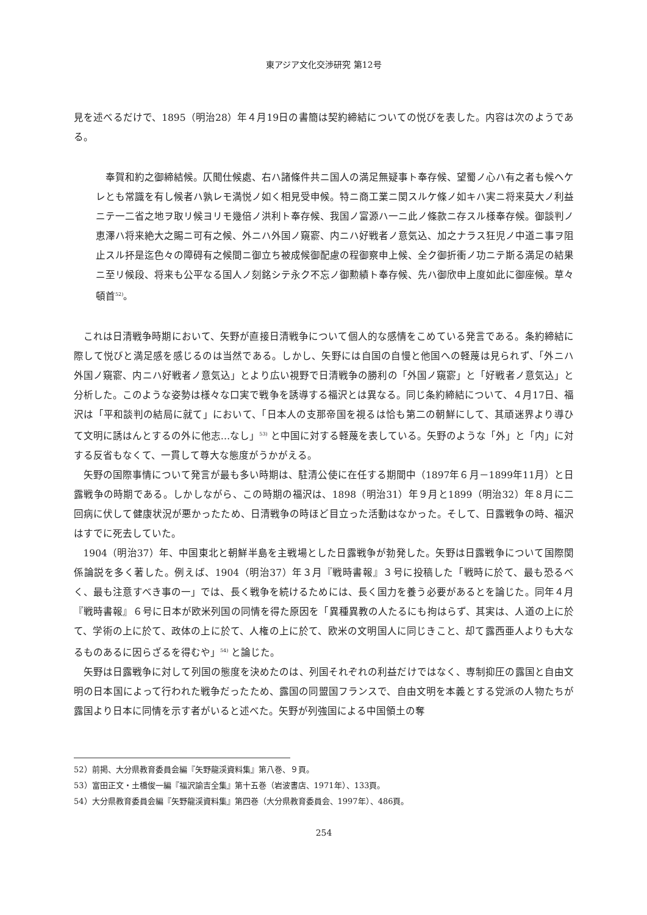東アジア文化交渉研究 第12号
見を述べるだけで、1895（明治28）年４月19日の書簡は契約締結についての悦びを表した。内容は次のようである。
奉賀和約之御締結候。仄聞仕候處、右ハ諸條件共ニ国人の満足無疑事ト奉存候、望蜀ノ心ハ有之者も候ヘケレとも常識を有し候者ハ孰レモ満悦ノ如く相見受申候。特ニ商工業ニ関スルケ條ノ如キハ実ニ将来莫大ノ利益ニテ一二省之地ヲ取リ候ヨリモ幾倍ノ洪利ト奉存候、我国ノ富源ハ一ニ此ノ條款ニ存スル様奉存候。御談判ノ恵澤ハ将来絶大之賜ニ可有之候、外ニハ外国ノ窺窬、内ニハ好戦者ノ意気込、加之ナラス狂児ノ中道ニ事ヲ阻止スル抔是迄色々の障碍有之候間ニ御立ち被成候御配慮の程御察申上候、全ク御折衝ノ功ニテ斯る満足の結果ニ至リ候段、将来も公平なる国人ノ刻銘シテ永ク不忘ノ御勲績ト奉存候、先ハ御欣申上度如此に御座候。草々頓首<sup>52)</sup>。
これは日清戦争時期において、矢野が直接日清戦争について個人的な感情をこめている発言である。条約締結に際して悦びと満足感を感じるのは当然である。しかし、矢野には自国の自慢と他国への軽蔑は見られず、「外ニハ外国ノ窺窬、内ニハ好戦者ノ意気込」とより広い視野で日清戦争の勝利の「外国ノ窺窬」と「好戦者ノ意気込」と分析した。このような姿勢は様々な口実で戦争を誘導する福沢とは異なる。同じ条約締結について、４月17日、福沢は「平和談判の結局に就て」において、「日本人の支那帝国を視るは恰も第二の朝鮮にして、其頑迷界より導ひて文明に誘はんとするの外に他志…なし」<sup>53)</sup> と中国に対する軽蔑を表している。矢野のような「外」と「内」に対する反省もなくて、一貫して尊大な態度がうかがえる。
矢野の国際事情について発言が最も多い時期は、駐清公使に在任する期間中（1897年６月－1899年11月）と日露戦争の時期である。しかしながら、この時期の福沢は、1898（明治31）年９月と1899（明治32）年８月に二回病に伏して健康状況が悪かったため、日清戦争の時ほど目立った活動はなかった。そして、日露戦争の時、福沢はすでに死去していた。
1904（明治37）年、中国東北と朝鮮半島を主戦場とした日露戦争が勃発した。矢野は日露戦争について国際関係論説を多く著した。例えば、1904（明治37）年３月『戦時書報』３号に投稿した「戦時に於て、最も恐るべく、最も注意すべき事の一」では、長く戦争を続けるためには、長く国力を養う必要があるとを論じた。同年４月『戦時書報』６号に日本が欧米列国の同情を得た原因を「異種異教の人たるにも拘はらず、其実は、人道の上に於て、学術の上に於て、政体の上に於て、人権の上に於て、欧米の文明国人に同じきこと、却て露西亜人よりも大なるものあるに因らざるを得むや」<sup>54)</sup> と論じた。
矢野は日露戦争に対して列国の態度を決めたのは、列国それぞれの利益だけではなく、専制抑圧の露国と自由文明の日本国によって行われた戦争だったため、露国の同盟国フランスで、自由文明を本義とする党派の人物たちが露国より日本に同情を示す者がいると述べた。矢野が列強国による中国領土の奪
52）前掲、大分県教育委員会編『矢野龍渓資料集』第八巻、９頁。
53）富田正文・土橋俊一編『福沢諭吉全集』第十五巻（岩波書店、1971年）、133頁。
54）大分県教育委員会編『矢野龍渓資料集』第四巻（大分県教育委員会、1997年）、486頁。
254